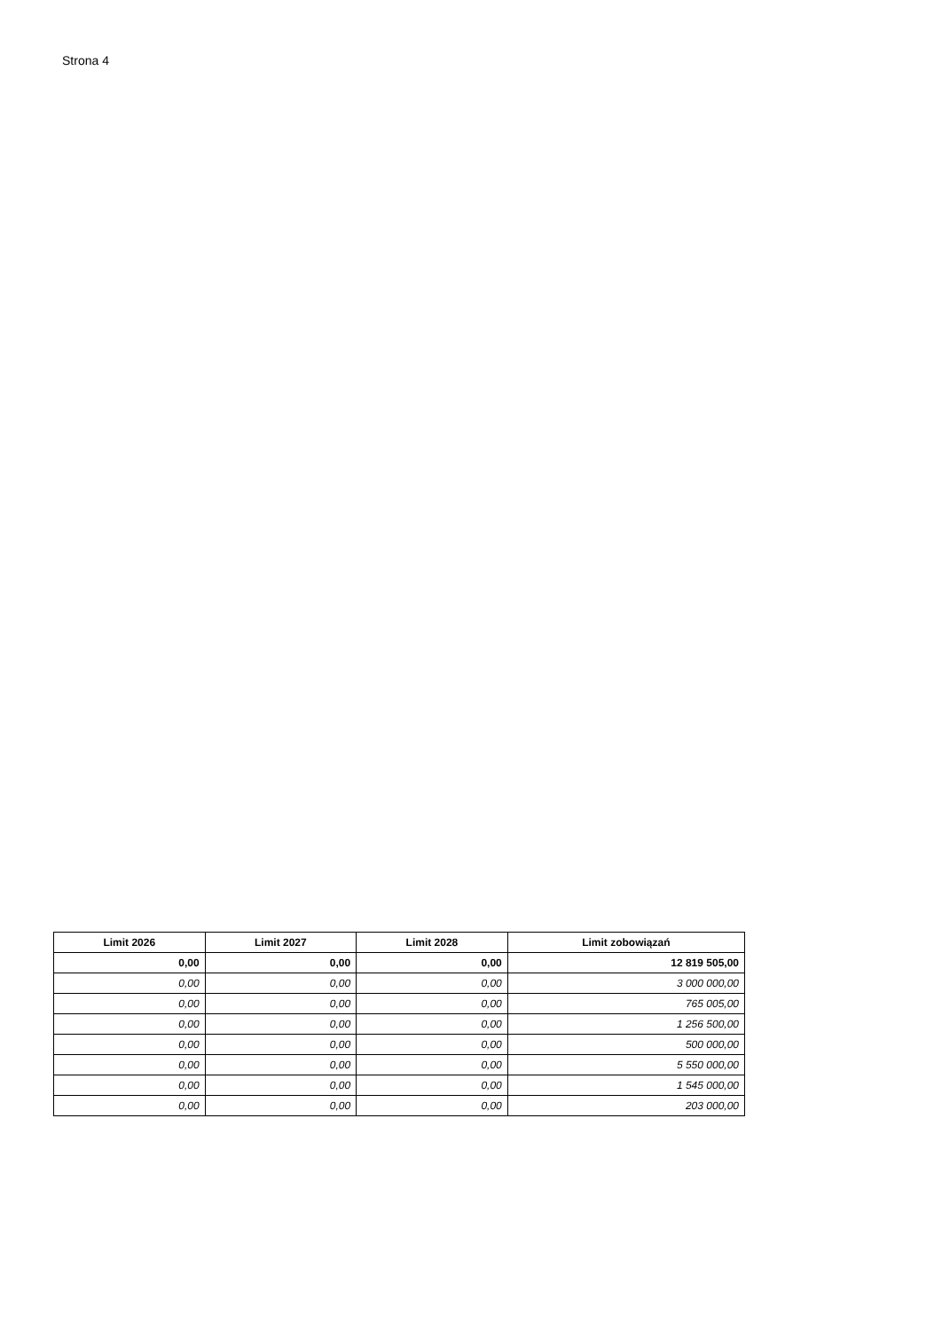Strona 4
| Limit 2026 | Limit 2027 | Limit 2028 | Limit zobowiązań |
| --- | --- | --- | --- |
| 0,00 | 0,00 | 0,00 | 12 819 505,00 |
| 0,00 | 0,00 | 0,00 | 3 000 000,00 |
| 0,00 | 0,00 | 0,00 | 765 005,00 |
| 0,00 | 0,00 | 0,00 | 1 256 500,00 |
| 0,00 | 0,00 | 0,00 | 500 000,00 |
| 0,00 | 0,00 | 0,00 | 5 550 000,00 |
| 0,00 | 0,00 | 0,00 | 1 545 000,00 |
| 0,00 | 0,00 | 0,00 | 203 000,00 |